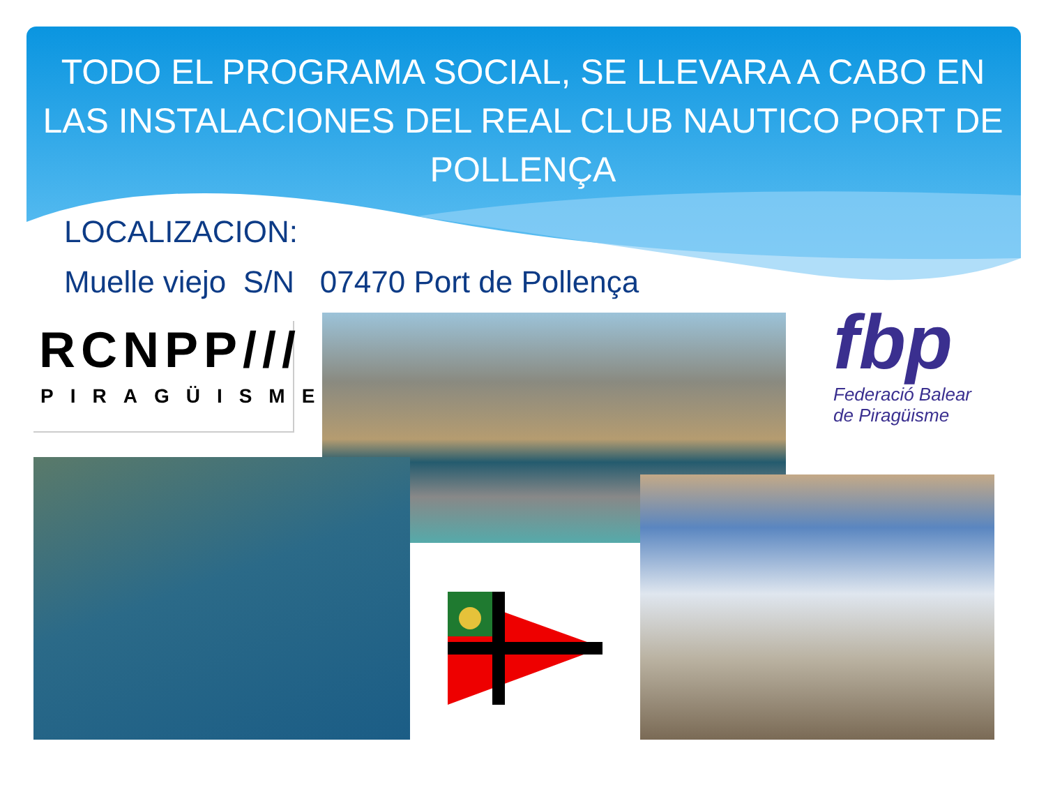TODO EL PROGRAMA SOCIAL, SE LLEVARA A CABO EN LAS INSTALACIONES DEL REAL CLUB NAUTICO PORT DE POLLENÇA
LOCALIZACION:
Muelle viejo S/N 07470 Port de Pollença
RCNPP///
PIRAGÜISME
fbp
Federació Balear
de Piragüisme